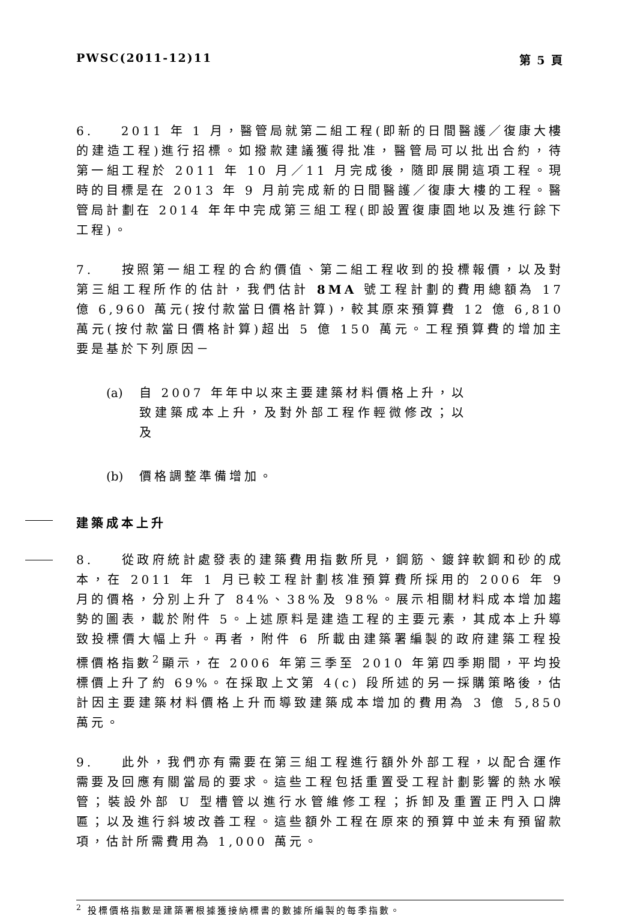PWSC(2011-12)11 第 5 頁
6. 2011 年 1 月，醫管局就第二組工程(即新的日間醫護／復康大樓的建造工程)進行招標。如撥款建議獲得批准，醫管局可以批出合約，待第一組工程於 2011 年 10 月／11 月完成後，隨即展開這項工程。現時的目標是在 2013 年 9 月前完成新的日間醫護／復康大樓的工程。醫管局計劃在 2014 年年中完成第三組工程(即設置復康園地以及進行餘下工程)。
7. 按照第一組工程的合約價值、第二組工程收到的投標報價，以及對第三組工程所作的估計，我們估計 8MA 號工程計劃的費用總額為 17 億 6,960 萬元(按付款當日價格計算)，較其原來預算費 12 億 6,810 萬元(按付款當日價格計算)超出 5 億 150 萬元。工程預算費的增加主要是基於下列原因－
(a) 自 2007 年年中以來主要建築材料價格上升，以致建築成本上升，及對外部工程作輕微修改；以及
(b) 價格調整準備增加。
建築成本上升
8. 從政府統計處發表的建築費用指數所見，鋼筋、鍍鋅軟鋼和砂的成本，在 2011 年 1 月已較工程計劃核准預算費所採用的 2006 年 9 月的價格，分別上升了 84%、38%及 98%。展示相關材料成本增加趨勢的圖表，載於附件 5。上述原料是建造工程的主要元素，其成本上升導致投標價大幅上升。再者，附件 6 所載由建築署編製的政府建築工程投標價格指數<sup>2</sup>顯示，在 2006 年第三季至 2010 年第四季期間，平均投標價上升了約 69%。在採取上文第 4(c) 段所述的另一採購策略後，估計因主要建築材料價格上升而導致建築成本增加的費用為 3 億 5,850 萬元。
9. 此外，我們亦有需要在第三組工程進行額外外部工程，以配合運作需要及回應有關當局的要求。這些工程包括重置受工程計劃影響的熱水喉管；裝設外部 U 型槽管以進行水管維修工程；拆卸及重置正門入口牌匾；以及進行斜坡改善工程。這些額外工程在原來的預算中並未有預留款項，估計所需費用為 1,000 萬元。
<sup>2</sup> 投標價格指數是建築署根據獲接納標書的數據所編製的每季指數。